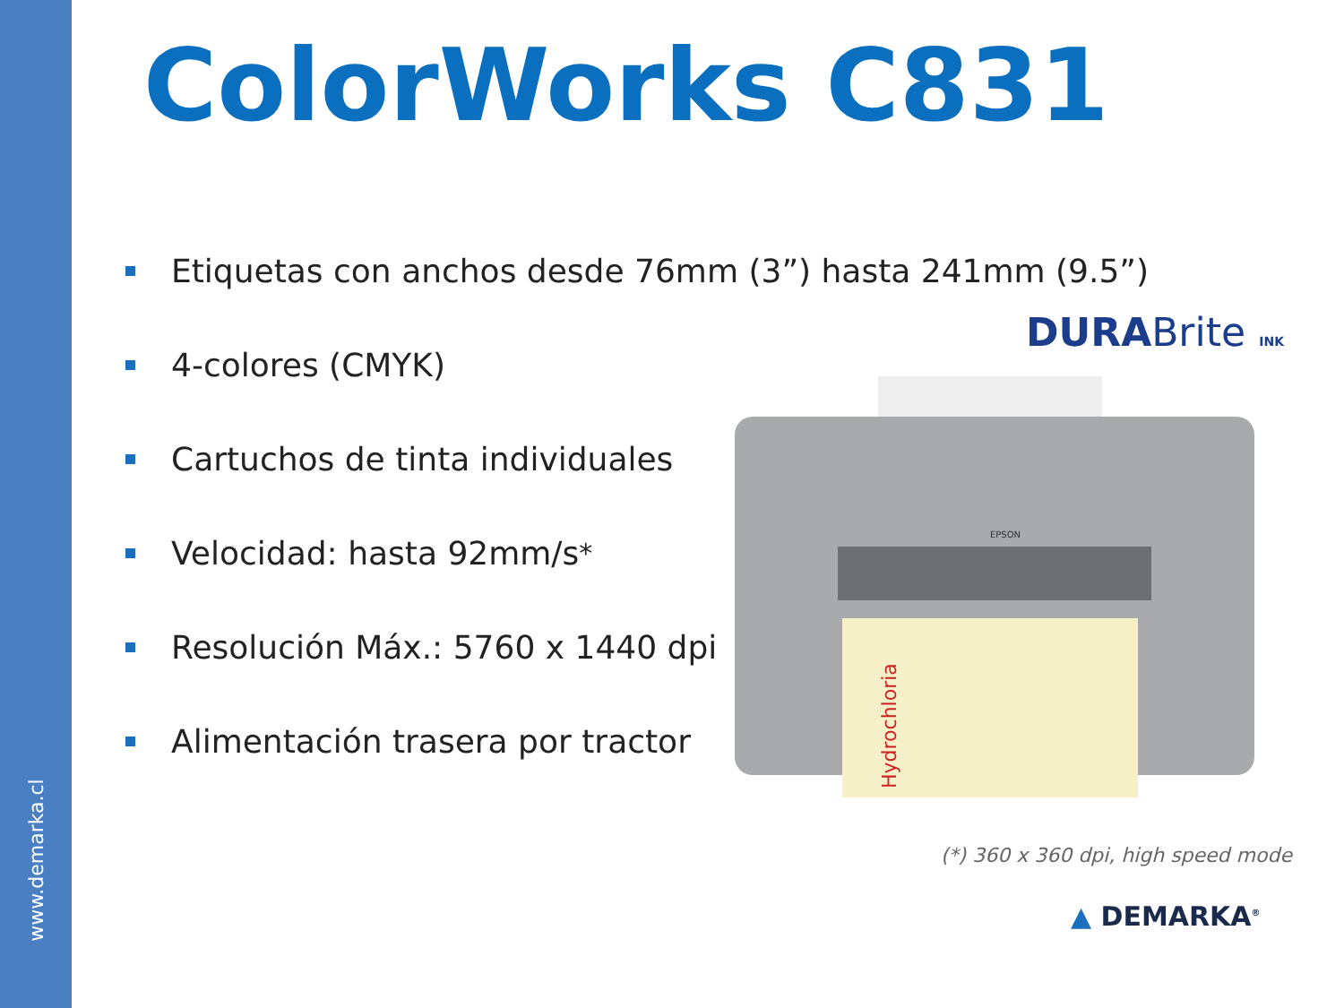www.demarka.cl
ColorWorks C831
Etiquetas con anchos desde 76mm (3”) hasta 241mm (9.5”)
4-colores (CMYK)
Cartuchos de tinta individuales
Velocidad: hasta 92mm/s<sup>*</sup>
Resolución Máx.: 5760 x 1440 dpi
Alimentación trasera por tractor
DURABrite INK
EPSON
Hydrochloria
(*) 360 x 360 dpi, high speed mode
▲ DEMARKA<sup>®</sup>